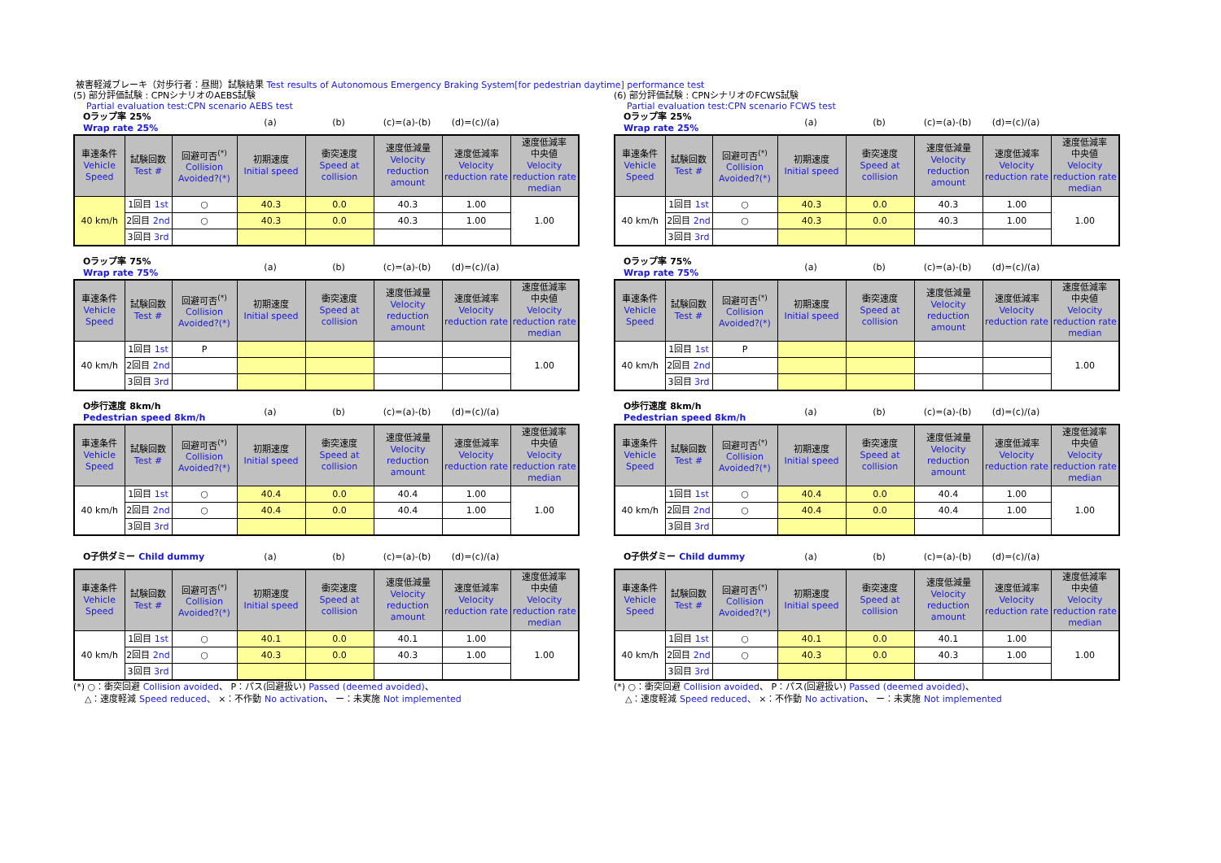被害軽減ブレーキ（対歩行者：昼間）試験結果 Test results of Autonomous Emergency Braking System[for pedestrian daytime] performance test
(5) 部分評価試験 : CPNシナリオのAEBS試験
Partial evaluation test:CPN scenario AEBS test
| Oラップ率 25% Wrap rate 25% | (a) | (b) | (c)=(a)-(b) | (d)=(c)/(a) | |
| 車速条件 Vehicle Speed | 試験回数 Test # | 回避可否<sup>(*)</sup> Collision Avoided?(*) | 初期速度 Initial speed | 衝突速度 Speed at collision | 速度低減量 Velocity reduction amount | 速度低減率 Velocity reduction rate | 速度低減率 中央値 Velocity reduction rate median |
| --- | --- | --- | --- | --- | --- | --- | --- |
| 40 km/h | 1回目 1st | ○ | 40.3 | 0.0 | 40.3 | 1.00 | 1.00 |
| | 2回目 2nd | ○ | 40.3 | 0.0 | 40.3 | 1.00 | |
| | 3回目 3rd | | | | | | |
| Oラップ率 75% Wrap rate 75% | (a) | (b) | (c)=(a)-(b) | (d)=(c)/(a) | |
| 車速条件 Vehicle Speed | 試験回数 Test # | 回避可否<sup>(*)</sup> Collision Avoided?(*) | 初期速度 Initial speed | 衝突速度 Speed at collision | 速度低減量 Velocity reduction amount | 速度低減率 Velocity reduction rate | 速度低減率 中央値 Velocity reduction rate median |
| --- | --- | --- | --- | --- | --- | --- | --- |
| 40 km/h | 1回目 1st | P | | | | | 1.00 |
| | 2回目 2nd | | | | | | |
| | 3回目 3rd | | | | | | |
| O歩行速度 8km/h Pedestrian speed 8km/h | (a) | (b) | (c)=(a)-(b) | (d)=(c)/(a) | |
| 車速条件 Vehicle Speed | 試験回数 Test # | 回避可否<sup>(*)</sup> Collision Avoided?(*) | 初期速度 Initial speed | 衝突速度 Speed at collision | 速度低減量 Velocity reduction amount | 速度低減率 Velocity reduction rate | 速度低減率 中央値 Velocity reduction rate median |
| --- | --- | --- | --- | --- | --- | --- | --- |
| 40 km/h | 1回目 1st | ○ | 40.4 | 0.0 | 40.4 | 1.00 | 1.00 |
| | 2回目 2nd | ○ | 40.4 | 0.0 | 40.4 | 1.00 | |
| | 3回目 3rd | | | | | | |
| O子供ダミー Child dummy | (a) | (b) | (c)=(a)-(b) | (d)=(c)/(a) | |
| 車速条件 Vehicle Speed | 試験回数 Test # | 回避可否<sup>(*)</sup> Collision Avoided?(*) | 初期速度 Initial speed | 衝突速度 Speed at collision | 速度低減量 Velocity reduction amount | 速度低減率 Velocity reduction rate | 速度低減率 中央値 Velocity reduction rate median |
| --- | --- | --- | --- | --- | --- | --- | --- |
| 40 km/h | 1回目 1st | ○ | 40.1 | 0.0 | 40.1 | 1.00 | 1.00 |
| | 2回目 2nd | ○ | 40.3 | 0.0 | 40.3 | 1.00 | |
| | 3回目 3rd | | | | | | |
(*) ○：衝突回避 Collision avoided、 P：パス(回避扱い) Passed (deemed avoided)、
△：速度軽減 Speed reduced、 ×：不作動 No activation、 ー：未実施 Not implemented
(6) 部分評価試験 : CPNシナリオのFCWS試験
Partial evaluation test:CPN scenario FCWS test
| Oラップ率 25% Wrap rate 25% | (a) | (b) | (c)=(a)-(b) | (d)=(c)/(a) | |
| 車速条件 Vehicle Speed | 試験回数 Test # | 回避可否<sup>(*)</sup> Collision Avoided?(*) | 初期速度 Initial speed | 衝突速度 Speed at collision | 速度低減量 Velocity reduction amount | 速度低減率 Velocity reduction rate | 速度低減率 中央値 Velocity reduction rate median |
| --- | --- | --- | --- | --- | --- | --- | --- |
| 40 km/h | 1回目 1st | ○ | 40.3 | 0.0 | 40.3 | 1.00 | 1.00 |
| | 2回目 2nd | ○ | 40.3 | 0.0 | 40.3 | 1.00 | |
| | 3回目 3rd | | | | | | |
| Oラップ率 75% Wrap rate 75% | (a) | (b) | (c)=(a)-(b) | (d)=(c)/(a) | |
| 車速条件 Vehicle Speed | 試験回数 Test # | 回避可否<sup>(*)</sup> Collision Avoided?(*) | 初期速度 Initial speed | 衝突速度 Speed at collision | 速度低減量 Velocity reduction amount | 速度低減率 Velocity reduction rate | 速度低減率 中央値 Velocity reduction rate median |
| --- | --- | --- | --- | --- | --- | --- | --- |
| 40 km/h | 1回目 1st | P | | | | | 1.00 |
| | 2回目 2nd | | | | | | |
| | 3回目 3rd | | | | | | |
| O歩行速度 8km/h Pedestrian speed 8km/h | (a) | (b) | (c)=(a)-(b) | (d)=(c)/(a) | |
| 車速条件 Vehicle Speed | 試験回数 Test # | 回避可否<sup>(*)</sup> Collision Avoided?(*) | 初期速度 Initial speed | 衝突速度 Speed at collision | 速度低減量 Velocity reduction amount | 速度低減率 Velocity reduction rate | 速度低減率 中央値 Velocity reduction rate median |
| --- | --- | --- | --- | --- | --- | --- | --- |
| 40 km/h | 1回目 1st | ○ | 40.4 | 0.0 | 40.4 | 1.00 | 1.00 |
| | 2回目 2nd | ○ | 40.4 | 0.0 | 40.4 | 1.00 | |
| | 3回目 3rd | | | | | | |
| O子供ダミー Child dummy | (a) | (b) | (c)=(a)-(b) | (d)=(c)/(a) | |
| 車速条件 Vehicle Speed | 試験回数 Test # | 回避可否<sup>(*)</sup> Collision Avoided?(*) | 初期速度 Initial speed | 衝突速度 Speed at collision | 速度低減量 Velocity reduction amount | 速度低減率 Velocity reduction rate | 速度低減率 中央値 Velocity reduction rate median |
| --- | --- | --- | --- | --- | --- | --- | --- |
| 40 km/h | 1回目 1st | ○ | 40.1 | 0.0 | 40.1 | 1.00 | 1.00 |
| | 2回目 2nd | ○ | 40.3 | 0.0 | 40.3 | 1.00 | |
| | 3回目 3rd | | | | | | |
(*) ○：衝突回避 Collision avoided、 P：パス(回避扱い) Passed (deemed avoided)、
△：速度軽減 Speed reduced、 ×：不作動 No activation、 ー：未実施 Not implemented